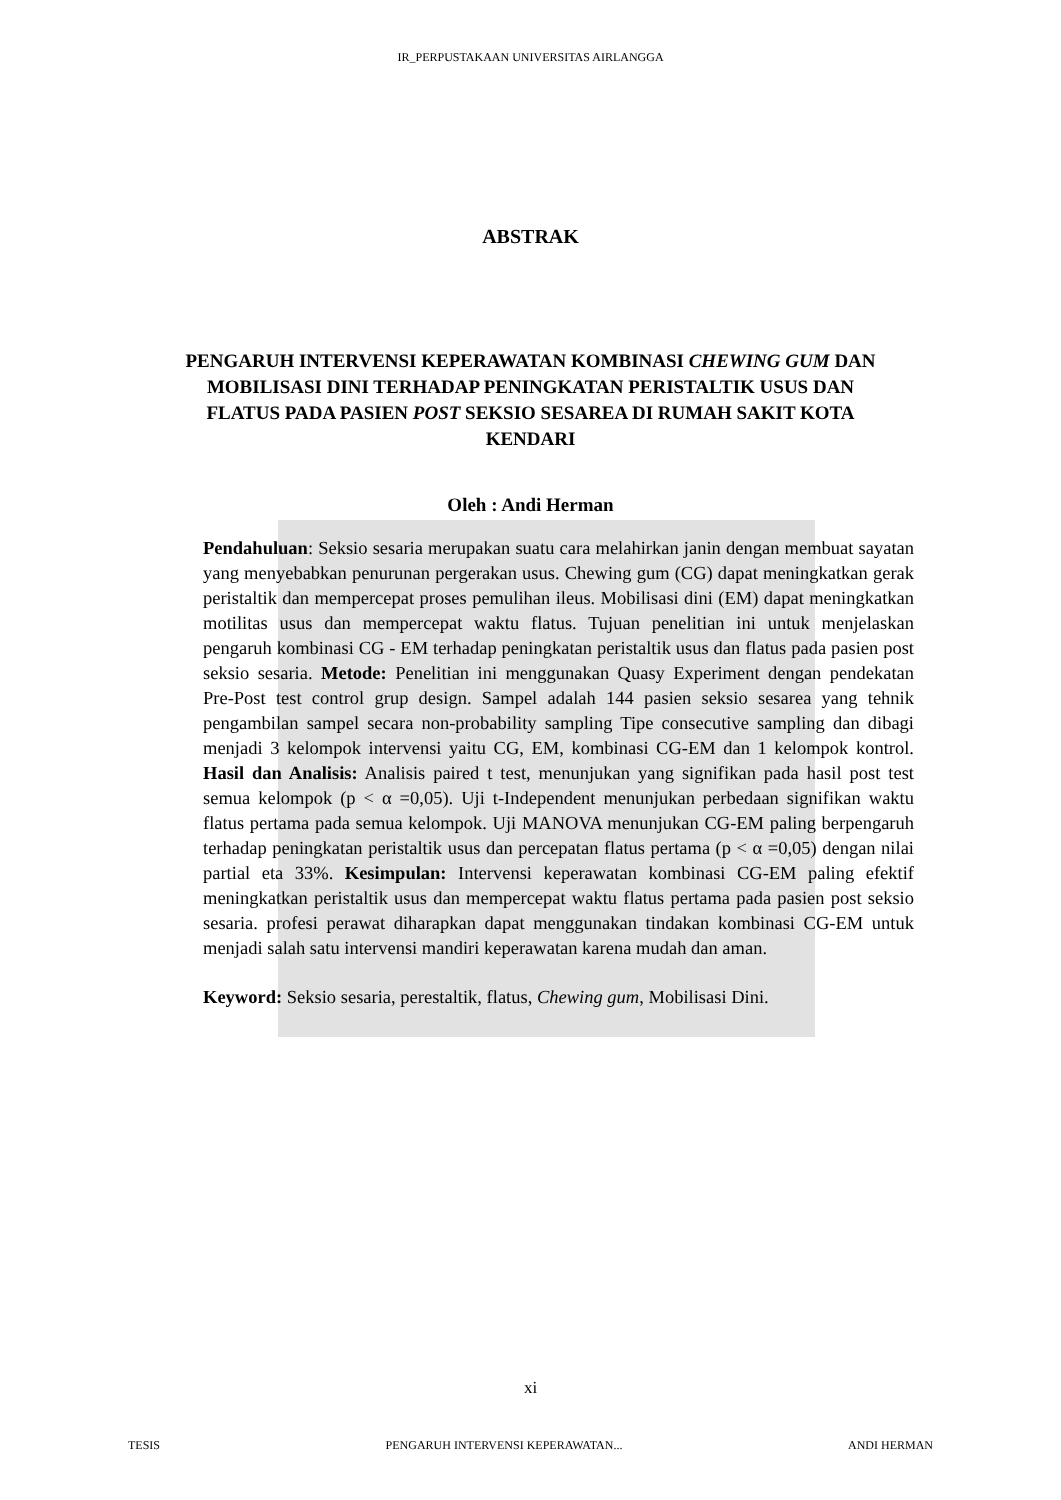IR_PERPUSTAKAAN UNIVERSITAS AIRLANGGA
ABSTRAK
PENGARUH INTERVENSI KEPERAWATAN KOMBINASI CHEWING GUM DAN MOBILISASI DINI TERHADAP PENINGKATAN PERISTALTIK USUS DAN FLATUS PADA PASIEN POST SEKSIO SESAREA DI RUMAH SAKIT KOTA KENDARI
Oleh : Andi Herman
Pendahuluan: Seksio sesaria merupakan suatu cara melahirkan janin dengan membuat sayatan yang menyebabkan penurunan pergerakan usus. Chewing gum (CG) dapat meningkatkan gerak peristaltik dan mempercepat proses pemulihan ileus. Mobilisasi dini (EM) dapat meningkatkan motilitas usus dan mempercepat waktu flatus. Tujuan penelitian ini untuk menjelaskan pengaruh kombinasi CG - EM terhadap peningkatan peristaltik usus dan flatus pada pasien post seksio sesaria. Metode: Penelitian ini menggunakan Quasy Experiment dengan pendekatan Pre-Post test control grup design. Sampel adalah 144 pasien seksio sesarea yang tehnik pengambilan sampel secara non-probability sampling Tipe consecutive sampling dan dibagi menjadi 3 kelompok intervensi yaitu CG, EM, kombinasi CG-EM dan 1 kelompok kontrol. Hasil dan Analisis: Analisis paired t test, menunjukan yang signifikan pada hasil post test semua kelompok (p < α =0,05). Uji t-Independent menunjukan perbedaan signifikan waktu flatus pertama pada semua kelompok. Uji MANOVA menunjukan CG-EM paling berpengaruh terhadap peningkatan peristaltik usus dan percepatan flatus pertama (p < α =0,05) dengan nilai partial eta 33%. Kesimpulan: Intervensi keperawatan kombinasi CG-EM paling efektif meningkatkan peristaltik usus dan mempercepat waktu flatus pertama pada pasien post seksio sesaria. profesi perawat diharapkan dapat menggunakan tindakan kombinasi CG-EM untuk menjadi salah satu intervensi mandiri keperawatan karena mudah dan aman.
Keyword: Seksio sesaria, perestaltik, flatus, Chewing gum, Mobilisasi Dini.
xi
TESIS PENGARUH INTERVENSI KEPERAWATAN... ANDI HERMAN